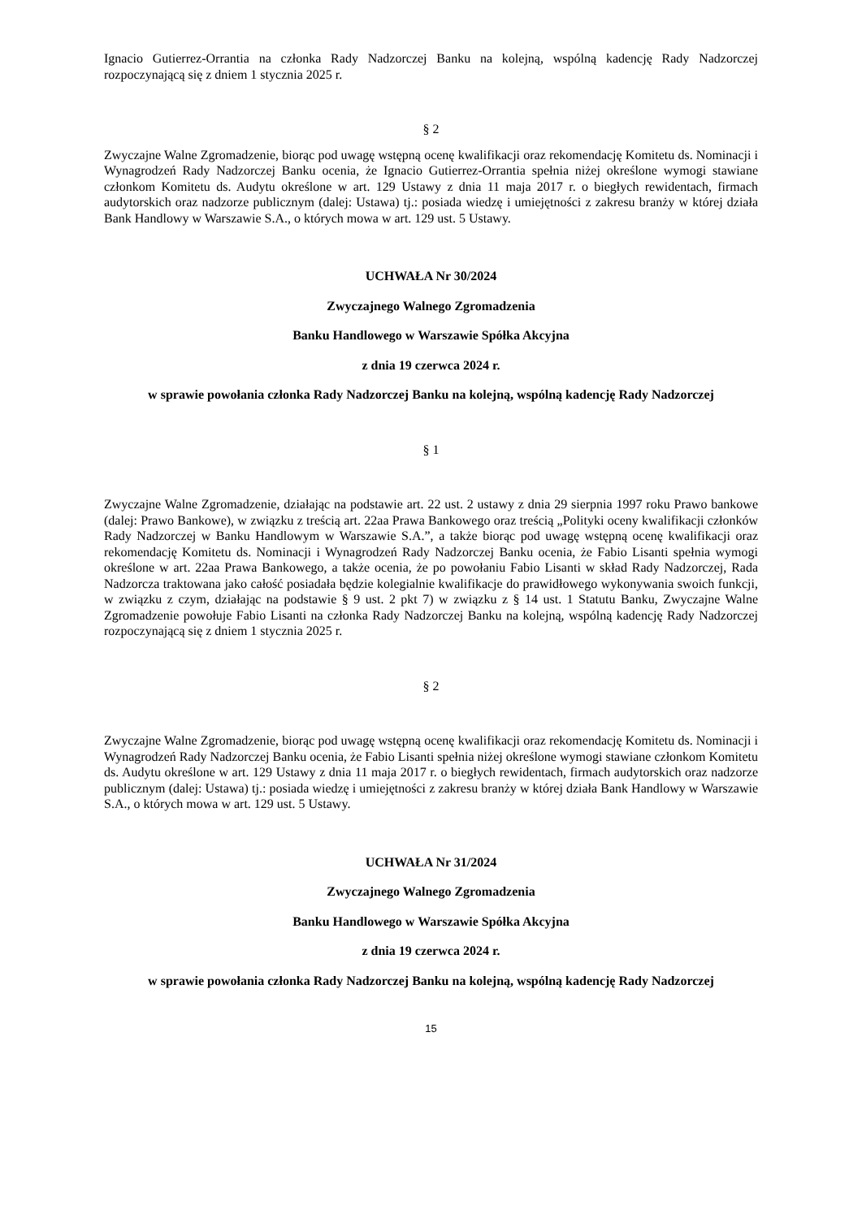Ignacio Gutierrez-Orrantia na członka Rady Nadzorczej Banku na kolejną, wspólną kadencję Rady Nadzorczej rozpoczynającą się z dniem 1 stycznia 2025 r.
§ 2
Zwyczajne Walne Zgromadzenie, biorąc pod uwagę wstępną ocenę kwalifikacji oraz rekomendację Komitetu ds. Nominacji i Wynagrodzeń Rady Nadzorczej Banku ocenia, że Ignacio Gutierrez-Orrantia spełnia niżej określone wymogi stawiane członkom Komitetu ds. Audytu określone w art. 129 Ustawy z dnia 11 maja 2017 r. o biegłych rewidentach, firmach audytorskich oraz nadzorze publicznym (dalej: Ustawa) tj.: posiada wiedzę i umiejętności z zakresu branży w której działa Bank Handlowy w Warszawie S.A., o których mowa w art. 129 ust. 5 Ustawy.
UCHWAŁA Nr 30/2024
Zwyczajnego Walnego Zgromadzenia
Banku Handlowego w Warszawie Spółka Akcyjna
z dnia 19 czerwca 2024 r.
w sprawie powołania członka Rady Nadzorczej Banku na kolejną, wspólną kadencję Rady Nadzorczej
§ 1
Zwyczajne Walne Zgromadzenie, działając na podstawie art. 22 ust. 2 ustawy z dnia 29 sierpnia 1997 roku Prawo bankowe (dalej: Prawo Bankowe), w związku z treścią art. 22aa Prawa Bankowego oraz treścią „Polityki oceny kwalifikacji członków Rady Nadzorczej w Banku Handlowym w Warszawie S.A.”, a także biorąc pod uwagę wstępną ocenę kwalifikacji oraz rekomendację Komitetu ds. Nominacji i Wynagrodzeń Rady Nadzorczej Banku ocenia, że Fabio Lisanti spełnia wymogi określone w art. 22aa Prawa Bankowego, a także ocenia, że po powołaniu Fabio Lisanti w skład Rady Nadzorczej, Rada Nadzorcza traktowana jako całość posiadała będzie kolegialnie kwalifikacje do prawidłowego wykonywania swoich funkcji, w związku z czym, działając na podstawie § 9 ust. 2 pkt 7) w związku z § 14 ust. 1 Statutu Banku, Zwyczajne Walne Zgromadzenie powołuje Fabio Lisanti na członka Rady Nadzorczej Banku na kolejną, wspólną kadencję Rady Nadzorczej rozpoczynającą się z dniem 1 stycznia 2025 r.
§ 2
Zwyczajne Walne Zgromadzenie, biorąc pod uwagę wstępną ocenę kwalifikacji oraz rekomendację Komitetu ds. Nominacji i Wynagrodzeń Rady Nadzorczej Banku ocenia, że Fabio Lisanti spełnia niżej określone wymogi stawiane członkom Komitetu ds. Audytu określone w art. 129 Ustawy z dnia 11 maja 2017 r. o biegłych rewidentach, firmach audytorskich oraz nadzorze publicznym (dalej: Ustawa) tj.: posiada wiedzę i umiejętności z zakresu branży w której działa Bank Handlowy w Warszawie S.A., o których mowa w art. 129 ust. 5 Ustawy.
UCHWAŁA Nr 31/2024
Zwyczajnego Walnego Zgromadzenia
Banku Handlowego w Warszawie Spółka Akcyjna
z dnia 19 czerwca 2024 r.
w sprawie powołania członka Rady Nadzorczej Banku na kolejną, wspólną kadencję Rady Nadzorczej
15